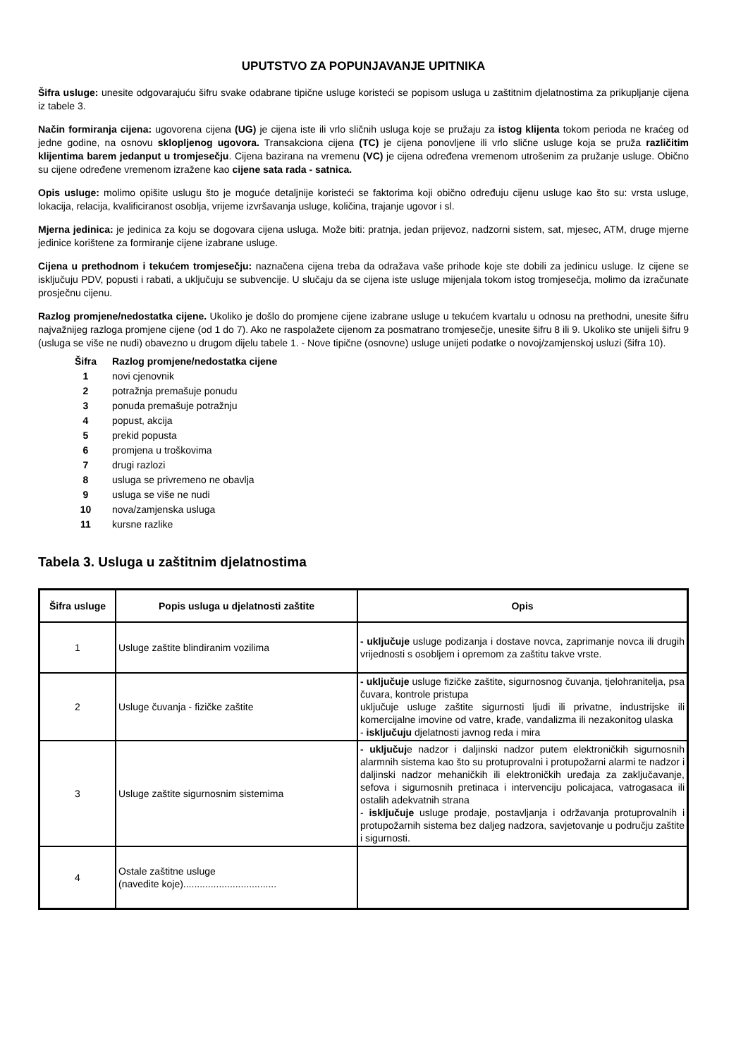UPUTSTVO ZA POPUNJAVANJE UPITNIKA
Šifra usluge: unesite odgovarajuću šifru svake odabrane tipične usluge koristeći se popisom usluga u zaštitnim djelatnostima za prikupljanje cijena iz tabele 3.
Način formiranja cijena: ugovorena cijena (UG) je cijena iste ili vrlo sličnih usluga koje se pružaju za istog klijenta tokom perioda ne kraćeg od jedne godine, na osnovu sklopljenog ugovora. Transakciona cijena (TC) je cijena ponovljene ili vrlo slične usluge koja se pruža različitim klijentima barem jedanput u tromjesečju. Cijena bazirana na vremenu (VC) je cijena određena vremenom utrošenim za pružanje usluge. Obično su cijene određene vremenom izražene kao cijene sata rada - satnica.
Opis usluge: molimo opišite uslugu što je moguće detaljnije koristeći se faktorima koji obično određuju cijenu usluge kao što su: vrsta usluge, lokacija, relacija, kvalificiranost osoblja, vrijeme izvršavanja usluge, količina, trajanje ugovor i sl.
Mjerna jedinica: je jedinica za koju se dogovara cijena usluga. Može biti: pratnja, jedan prijevoz, nadzorni sistem, sat, mjesec, ATM, druge mjerne jedinice korištene za formiranje cijene izabrane usluge.
Cijena u prethodnom i tekućem tromjesečju: naznačena cijena treba da odražava vaše prihode koje ste dobili za jedinicu usluge. Iz cijene se isključuju PDV, popusti i rabati, a uključuju se subvencije. U slučaju da se cijena iste usluge mijenjala tokom istog tromjesečja, molimo da izračunate prosječnu cijenu.
Razlog promjene/nedostatka cijene. Ukoliko je došlo do promjene cijene izabrane usluge u tekućem kvartalu u odnosu na prethodni, unesite šifru najvažnijeg razloga promjene cijene (od 1 do 7). Ako ne raspolažete cijenom za posmatrano tromjesečje, unesite šifru 8 ili 9. Ukoliko ste unijeli šifru 9 (usluga se više ne nudi) obavezno u drugom dijelu tabele 1. - Nove tipične (osnovne) usluge unijeti podatke o novoj/zamjenskoj usluzi (šifra 10).
| Šifra | Razlog promjene/nedostatka cijene |
| 1 | novi cjenovnik |
| 2 | potražnja premašuje ponudu |
| 3 | ponuda premašuje potražnju |
| 4 | popust, akcija |
| 5 | prekid popusta |
| 6 | promjena u troškovima |
| 7 | drugi razlozi |
| 8 | usluga se privremeno ne obavlja |
| 9 | usluga se više ne nudi |
| 10 | nova/zamjenska usluga |
| 11 | kursne razlike |
Tabela 3. Usluga u zaštitnim djelatnostima
| Šifra usluge | Popis usluga u djelatnosti zaštite | Opis |
| --- | --- | --- |
| 1 | Usluge zaštite blindiranim vozilima | - uključuje usluge podizanja i dostave novca, zaprimanje novca ili drugih vrijednosti s osobljem i opremom za zaštitu takve vrste. |
| 2 | Usluge čuvanja - fizičke zaštite | - uključuje usluge fizičke zaštite, sigurnosnog čuvanja, tjelohranitelja, psa čuvara, kontrole pristupa uključuje usluge zaštite sigurnosti ljudi ili privatne, industrijske ili komercijalne imovine od vatre, krađe, vandalizma ili nezakonitog ulaska - isključuju djelatnosti javnog reda i mira |
| 3 | Usluge zaštite sigurnosnim sistemima | - uključuj e nadzor i daljinski nadzor putem elektroničkih sigurnosnih alarmnih sistema kao što su protuprovalni i protupožarni alarmi te nadzor i daljinski nadzor mehaničkih ili elektroničkih uređaja za zaključavanje, sefova i sigurnosnih pretinaca i intervenciju policajaca, vatrogasaca ili ostalih adekvatnih strana - isključuje usluge prodaje, postavljanja i održavanja protuprovalnih i protupožarnih sistema bez daljeg nadzora, savjetovanje u području zaštite i sigurnosti. |
| 4 | Ostale zaštitne usluge (navedite koje).................................. | |